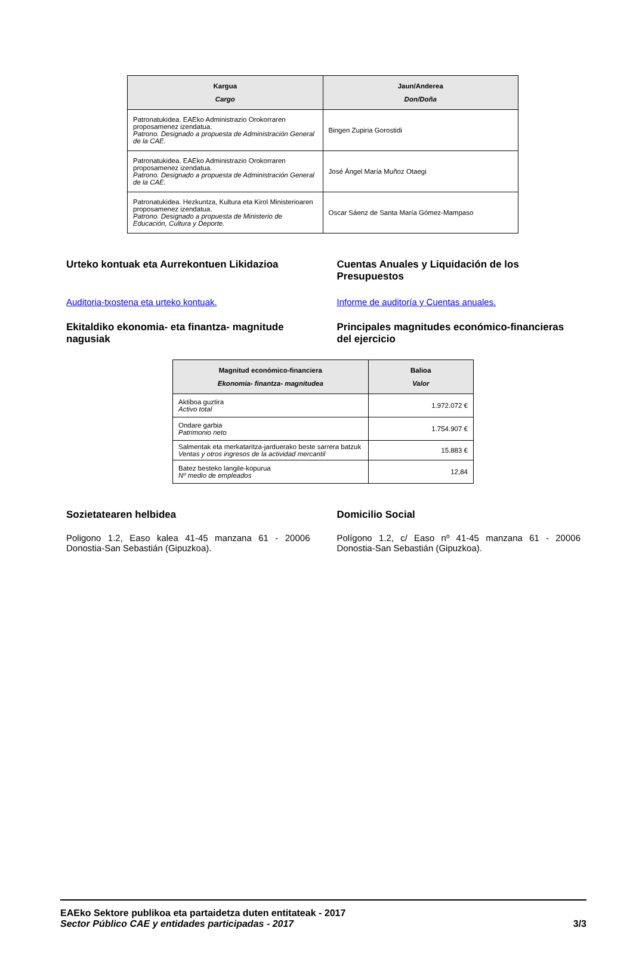| Kargua Cargo | Jaun/Anderea Don/Doña |
| --- | --- |
| Patronatukidea. EAEko Administrazio Orokorraren proposamenez izendatua. Patrono. Designado a propuesta de Administración General de la CAE. | Bingen Zupiria Gorostidi |
| Patronatukidea. EAEko Administrazio Orokorraren proposamenez izendatua. Patrono. Designado a propuesta de Administración General de la CAE. | José Ángel María Muñoz Otaegi |
| Patronatukidea. Hezkuntza, Kultura eta Kirol Ministerioaren proposamenez izendatua. Patrono. Designado a propuesta de Ministerio de Educación, Cultura y Deporte. | Oscar Sáenz de Santa María Gómez-Mampaso |
Urteko kontuak eta Aurrekontuen Likidazioa
Cuentas Anuales y Liquidación de los Presupuestos
Auditoria-txostena eta urteko kontuak.
Informe de auditoría y Cuentas anuales.
Ekitaldiko ekonomia- eta finantza- magnitude nagusiak
Principales magnitudes económico-financieras del ejercicio
| Magnitud económico-financiera Ekonomia- finantza- magnitudea | Balioa Valor |
| --- | --- |
| Aktiboa guztira Activo total | 1.972.072 € |
| Ondare garbia Patrimonio neto | 1.754.907 € |
| Salmentak eta merkataritza-jarduerako beste sarrera batzuk Ventas y otros ingresos de la actividad mercantil | 15.883 € |
| Batez besteko langile-kopurua Nº medio de empleados | 12,84 |
Sozietatearen helbidea Domicilio Social
Poligono 1.2, Easo kalea 41-45 manzana 61 - 20006 Donostia-San Sebastián (Gipuzkoa).
Polígono 1.2, c/ Easo nº 41-45 manzana 61 - 20006 Donostia-San Sebastián (Gipuzkoa).
EAEko Sektore publikoa eta partaidetza duten entitateak - 2017
Sector Público CAE y entidades participadas - 2017 3/3